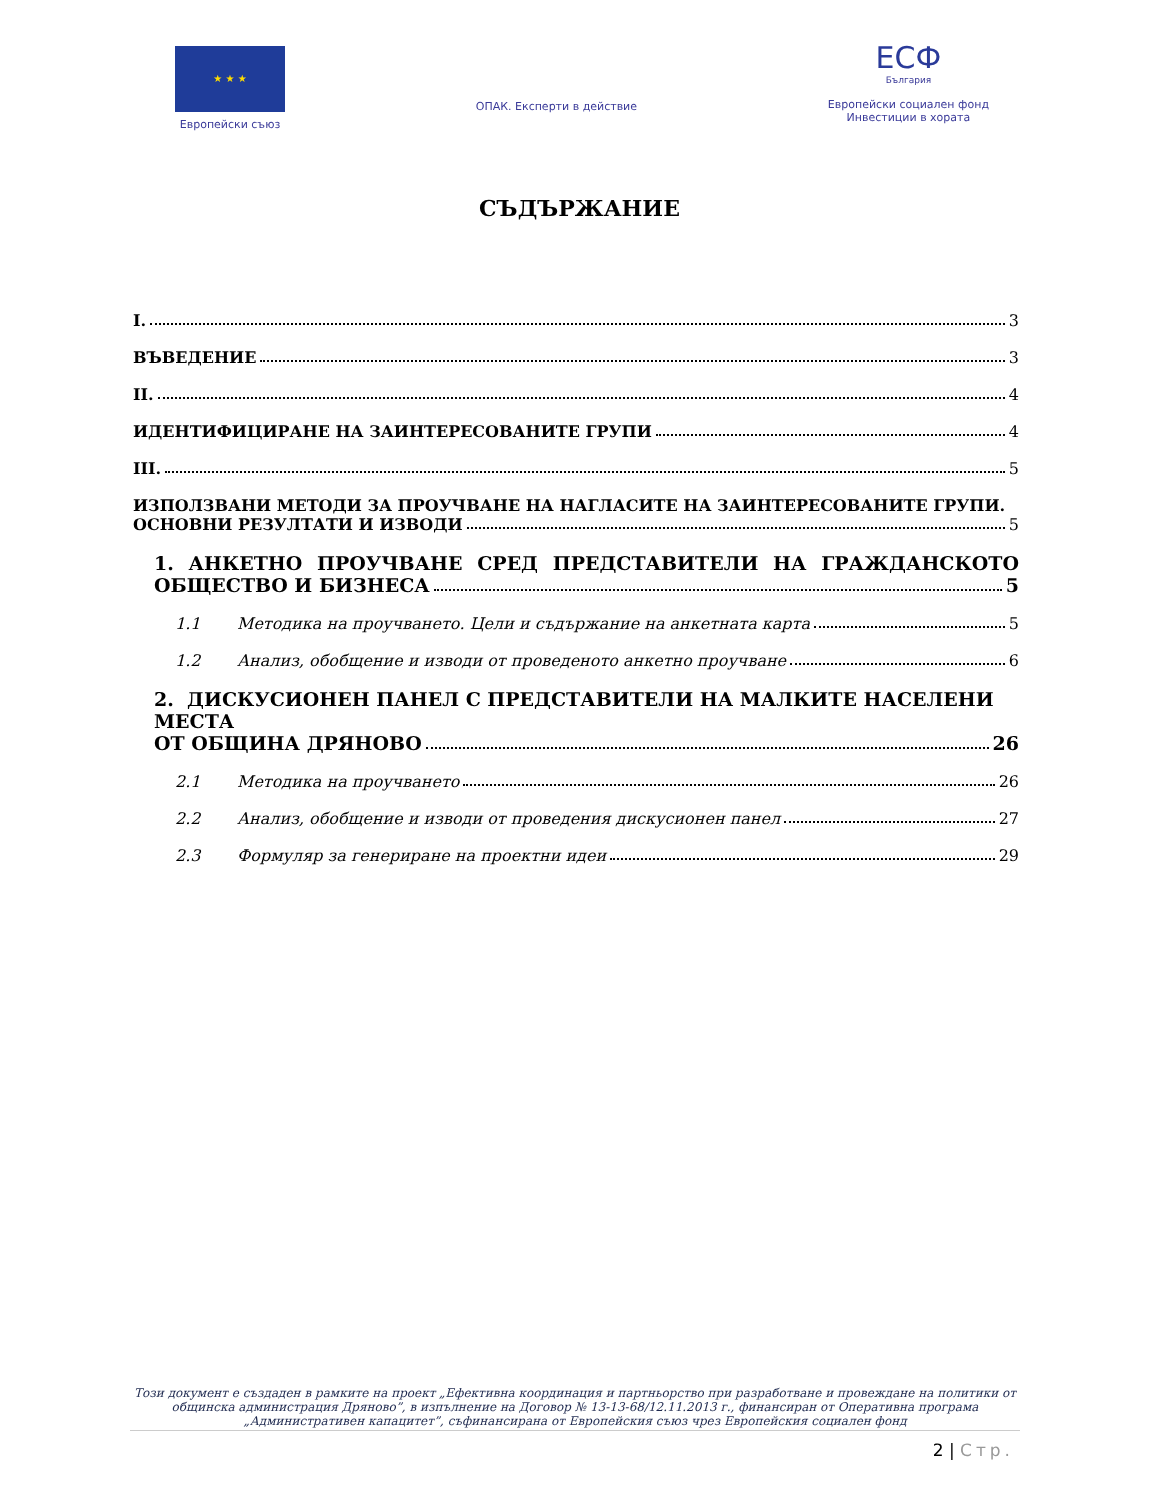★ ★ ★
Европейски съюз
ОПАК. Експерти в действие
ЕСФ
България
Европейски социален фонд
Инвестиции в хората
СЪДЪРЖАНИЕ
I. 3
ВЪВЕДЕНИЕ 3
II. 4
ИДЕНТИФИЦИРАНЕ НА ЗАИНТЕРЕСОВАНИТЕ ГРУПИ 4
III. 5
ИЗПОЛЗВАНИ МЕТОДИ ЗА ПРОУЧВАНЕ НА НАГЛАСИТЕ НА ЗАИНТЕРЕСОВАНИТЕ ГРУПИ.
ОСНОВНИ РЕЗУЛТАТИ И ИЗВОДИ 5
1. АНКЕТНО ПРОУЧВАНЕ СРЕД ПРЕДСТАВИТЕЛИ НА ГРАЖДАНСКОТО
ОБЩЕСТВО И БИЗНЕСА 5
1.1 Методика на проучването. Цели и съдържание на анкетната карта 5
1.2 Анализ, обобщение и изводи от проведеното анкетно проучване 6
2. ДИСКУСИОНЕН ПАНЕЛ С ПРЕДСТАВИТЕЛИ НА МАЛКИТЕ НАСЕЛЕНИ МЕСТА
ОТ ОБЩИНА ДРЯНОВО 26
2.1 Методика на проучването 26
2.2 Анализ, обобщение и изводи от проведения дискусионен панел 27
2.3 Формуляр за генериране на проектни идеи 29
Този документ е създаден в рамките на проект „Ефективна координация и партньорство при разработване и провеждане на политики от общинска администрация Дряново”, в изпълнение на Договор № 13-13-68/12.11.2013 г., финансиран от Оперативна програма „Административен капацитет”, съфинансирана от Европейския съюз чрез Европейския социален фонд
2 | Стр.